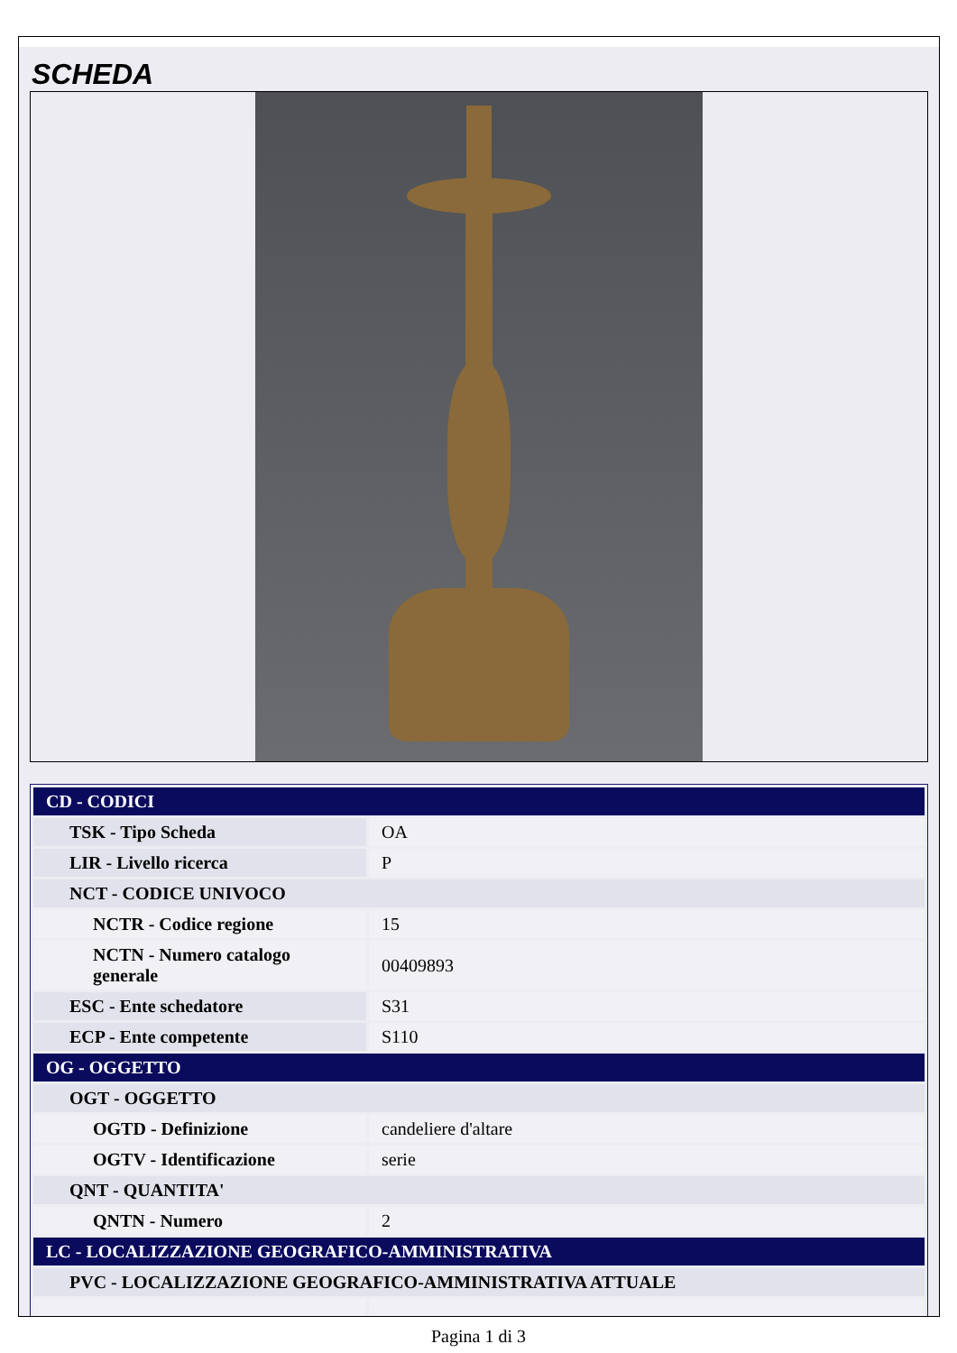SCHEDA
| CD - CODICI | |
| TSK - Tipo Scheda | OA |
| LIR - Livello ricerca | P |
| NCT - CODICE UNIVOCO | |
| NCTR - Codice regione | 15 |
| NCTN - Numero catalogo generale | 00409893 |
| ESC - Ente schedatore | S31 |
| ECP - Ente competente | S110 |
| OG - OGGETTO | |
| OGT - OGGETTO | |
| OGTD - Definizione | candeliere d'altare |
| OGTV - Identificazione | serie |
| QNT - QUANTITA' | |
| QNTN - Numero | 2 |
| LC - LOCALIZZAZIONE GEOGRAFICO-AMMINISTRATIVA | |
| PVC - LOCALIZZAZIONE GEOGRAFICO-AMMINISTRATIVA ATTUALE | |
Pagina 1 di 3